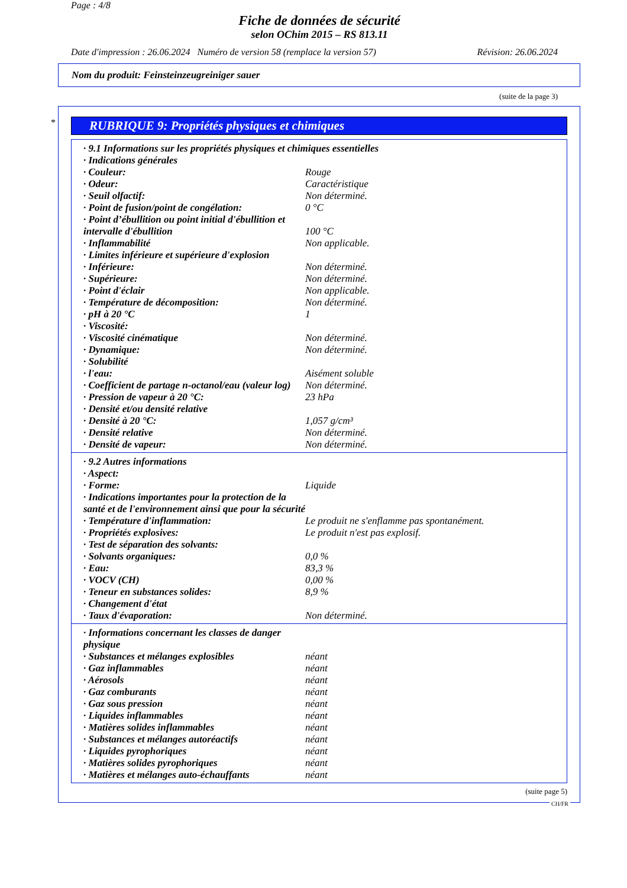Page : 4/8
Fiche de données de sécurité
selon OChim 2015 – RS 813.11
Date d'impression : 26.06.2024 Numéro de version 58 (remplace la version 57) Révision: 26.06.2024
Nom du produit: Feinsteinzeugreiniger sauer
(suite de la page 3)
*
RUBRIQUE 9: Propriétés physiques et chimiques
| · 9.1 Informations sur les propriétés physiques et chimiques essentielles | |
| · Indications générales | |
| · Couleur: | Rouge |
| · Odeur: | Caractéristique |
| · Seuil olfactif: | Non déterminé. |
| · Point de fusion/point de congélation: | 0 °C |
| · Point d’ébullition ou point initial d'ébullition et intervalle d'ébullition | 100 °C |
| · Inflammabilité | Non applicable. |
| · Limites inférieure et supérieure d'explosion | |
| · Inférieure: | Non déterminé. |
| · Supérieure: | Non déterminé. |
| · Point d'éclair | Non applicable. |
| · Température de décomposition: | Non déterminé. |
| · pH à 20 °C | 1 |
| · Viscosité: | |
| · Viscosité cinématique | Non déterminé. |
| · Dynamique: | Non déterminé. |
| · Solubilité | |
| · l'eau: | Aisément soluble |
| · Coefficient de partage n-octanol/eau (valeur log) | Non déterminé. |
| · Pression de vapeur à 20 °C: | 23 hPa |
| · Densité et/ou densité relative | |
| · Densité à 20 °C: | 1,057 g/cm³ |
| · Densité relative | Non déterminé. |
| · Densité de vapeur: | Non déterminé. |
| · 9.2 Autres informations | |
| · Aspect: | |
| · Forme: | Liquide |
| · Indications importantes pour la protection de la santé et de l'environnement ainsi que pour la sécurité | |
| · Température d'inflammation: | Le produit ne s'enflamme pas spontanément. |
| · Propriétés explosives: | Le produit n'est pas explosif. |
| · Test de séparation des solvants: | |
| · Solvants organiques: | 0,0 % |
| · Eau: | 83,3 % |
| · VOCV (CH) | 0,00 % |
| · Teneur en substances solides: | 8,9 % |
| · Changement d'état | |
| · Taux d'évaporation: | Non déterminé. |
| · Informations concernant les classes de danger physique | |
| · Substances et mélanges explosibles | néant |
| · Gaz inflammables | néant |
| · Aérosols | néant |
| · Gaz comburants | néant |
| · Gaz sous pression | néant |
| · Liquides inflammables | néant |
| · Matières solides inflammables | néant |
| · Substances et mélanges autoréactifs | néant |
| · Liquides pyrophoriques | néant |
| · Matières solides pyrophoriques | néant |
| · Matières et mélanges auto-échauffants | néant |
(suite page 5)
CH/FR